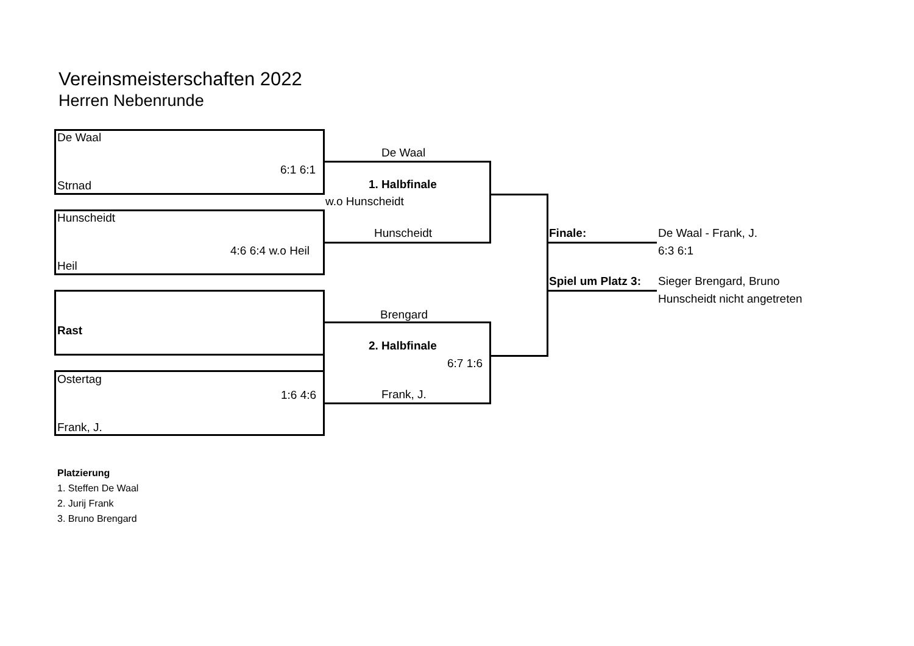Vereinsmeisterschaften 2022
Herren Nebenrunde
De Waal
6:1 6:1
Strnad
De Waal
1. Halbfinale
w.o Hunscheidt
Hunscheidt
Hunscheidt
4:6 6:4 w.o Heil
Heil
Finale: De Waal - Frank, J.
6:3 6:1
Spiel um Platz 3: Sieger Brengard, Bruno
Hunscheidt nicht angetreten
Brengard
Rast
2. Halbfinale
6:7 1:6
Ostertag
1:6 4:6 Frank, J.
Frank, J.
Platzierung
1. Steffen De Waal
2. Jurij Frank
3. Bruno Brengard